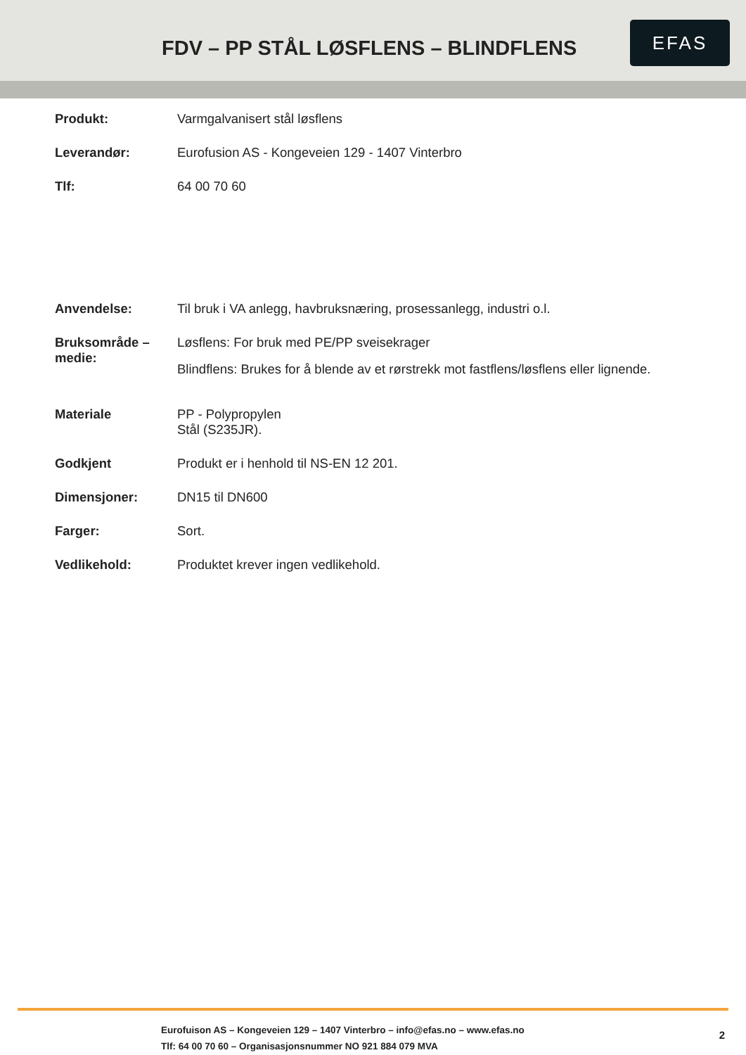FDV – PP STÅL LØSFLENS – BLINDFLENS
EFAS
| Produkt: | Varmgalvanisert stål løsflens |
| Leverandør: | Eurofusion AS - Kongeveien 129 - 1407 Vinterbro |
| Tlf: | 64 00 70 60 |
| Anvendelse: | Til bruk i VA anlegg, havbruksnæring, prosessanlegg, industri o.l. |
| Bruksområde – medie: | Løsflens: For bruk med PE/PP sveisekrager Blindflens: Brukes for å blende av et rørstrekk mot fastflens/løsflens eller lignende. |
| Materiale | PP - Polypropylen Stål (S235JR). |
| Godkjent | Produkt er i henhold til NS-EN 12 201. |
| Dimensjoner: | DN15 til DN600 |
| Farger: | Sort. |
| Vedlikehold: | Produktet krever ingen vedlikehold. |
Eurofuison AS – Kongeveien 129 – 1407 Vinterbro – info@efas.no – www.efas.no
Tlf: 64 00 70 60 – Organisasjonsnummer NO 921 884 079 MVA
2